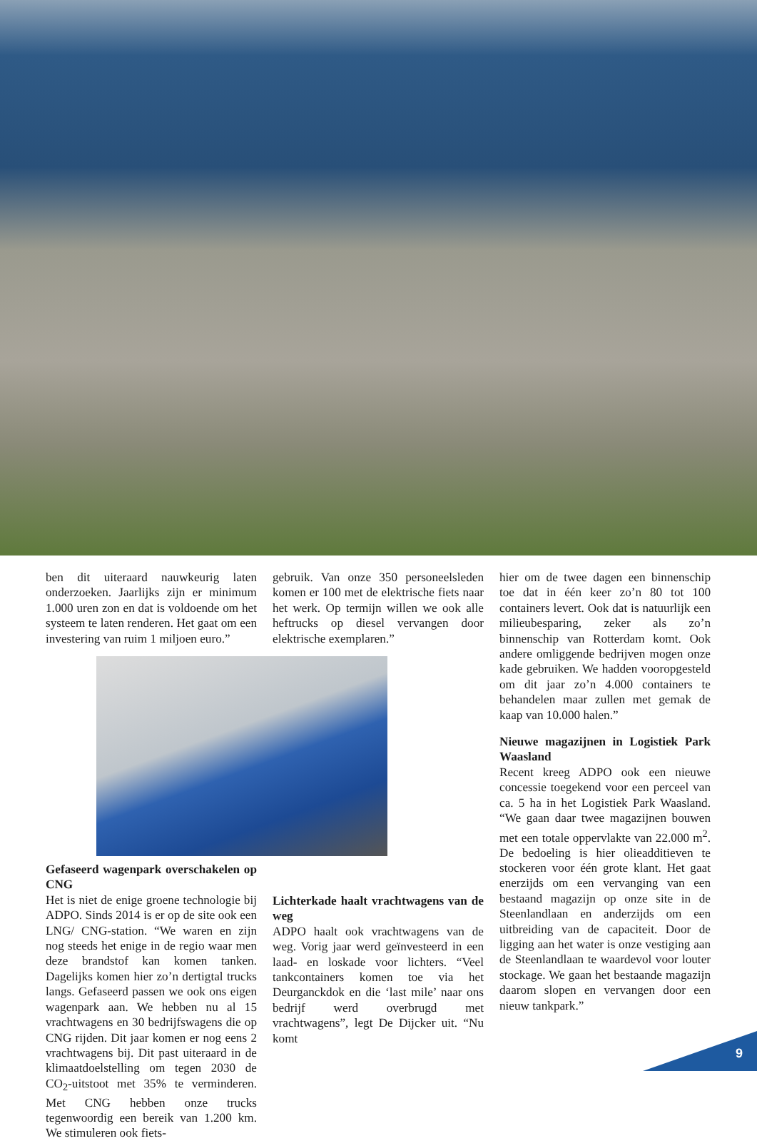ben dit uiteraard nauwkeurig laten onderzoeken. Jaarlijks zijn er minimum 1.000 uren zon en dat is voldoende om het systeem te laten renderen. Het gaat om een investering van ruim 1 miljoen euro.”
Gefaseerd wagenpark overschakelen op CNG
Het is niet de enige groene technologie bij ADPO. Sinds 2014 is er op de site ook een LNG/ CNG-station. “We waren en zijn nog steeds het enige in de regio waar men deze brandstof kan komen tanken. Dagelijks komen hier zo’n dertigtal trucks langs. Gefaseerd passen we ook ons eigen wagenpark aan. We hebben nu al 15 vrachtwagens en 30 bedrijfswagens die op CNG rijden. Dit jaar komen er nog eens 2 vrachtwagens bij. Dit past uiteraard in de klimaatdoelstelling om tegen 2030 de CO<sub>2</sub>-uitstoot met 35% te verminderen. Met CNG hebben onze trucks tegenwoordig een bereik van 1.200 km. We stimuleren ook fiets-
gebruik. Van onze 350 personeelsleden komen er 100 met de elektrische fiets naar het werk. Op termijn willen we ook alle heftrucks op diesel vervangen door elektrische exemplaren.”
Lichterkade haalt vrachtwagens van de weg
ADPO haalt ook vrachtwagens van de weg. Vorig jaar werd geïnvesteerd in een laad- en loskade voor lichters. “Veel tankcontainers komen toe via het Deurganckdok en die ‘last mile’ naar ons bedrijf werd overbrugd met vrachtwagens”, legt De Dijcker uit. “Nu komt
hier om de twee dagen een binnenschip toe dat in één keer zo’n 80 tot 100 containers levert. Ook dat is natuurlijk een milieubesparing, zeker als zo’n binnenschip van Rotterdam komt. Ook andere omliggende bedrijven mogen onze kade gebruiken. We hadden vooropgesteld om dit jaar zo’n 4.000 containers te behandelen maar zullen met gemak de kaap van 10.000 halen.”
Nieuwe magazijnen in Logistiek Park Waasland
Recent kreeg ADPO ook een nieuwe concessie toegekend voor een perceel van ca. 5 ha in het Logistiek Park Waasland. “We gaan daar twee magazijnen bouwen met een totale oppervlakte van 22.000 m<sup>2</sup>. De bedoeling is hier olieadditieven te stockeren voor één grote klant. Het gaat enerzijds om een vervanging van een bestaand magazijn op onze site in de Steenlandlaan en anderzijds om een uitbreiding van de capaciteit. Door de ligging aan het water is onze vestiging aan de Steenlandlaan te waardevol voor louter stockage. We gaan het bestaande magazijn daarom slopen en vervangen door een nieuw tankpark.”
9